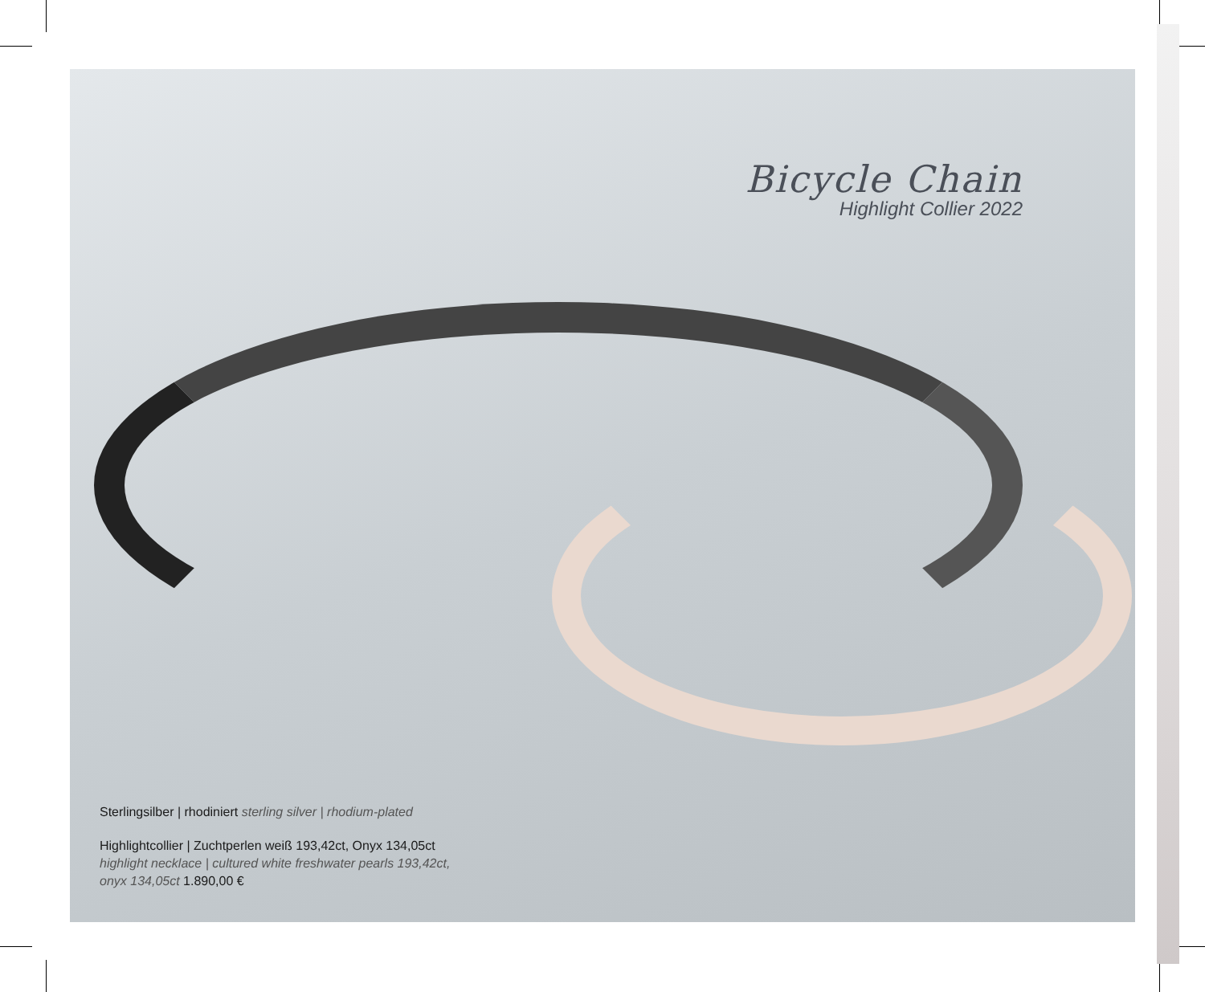Bicycle Chain
Highlight Collier 2022
Sterlingsilber | rhodiniert sterling silver | rhodium-plated
Highlightcollier | Zuchtperlen weiß 193,42ct, Onyx 134,05ct
highlight necklace | cultured white freshwater pearls 193,42ct,
onyx 134,05ct 1.890,00 €